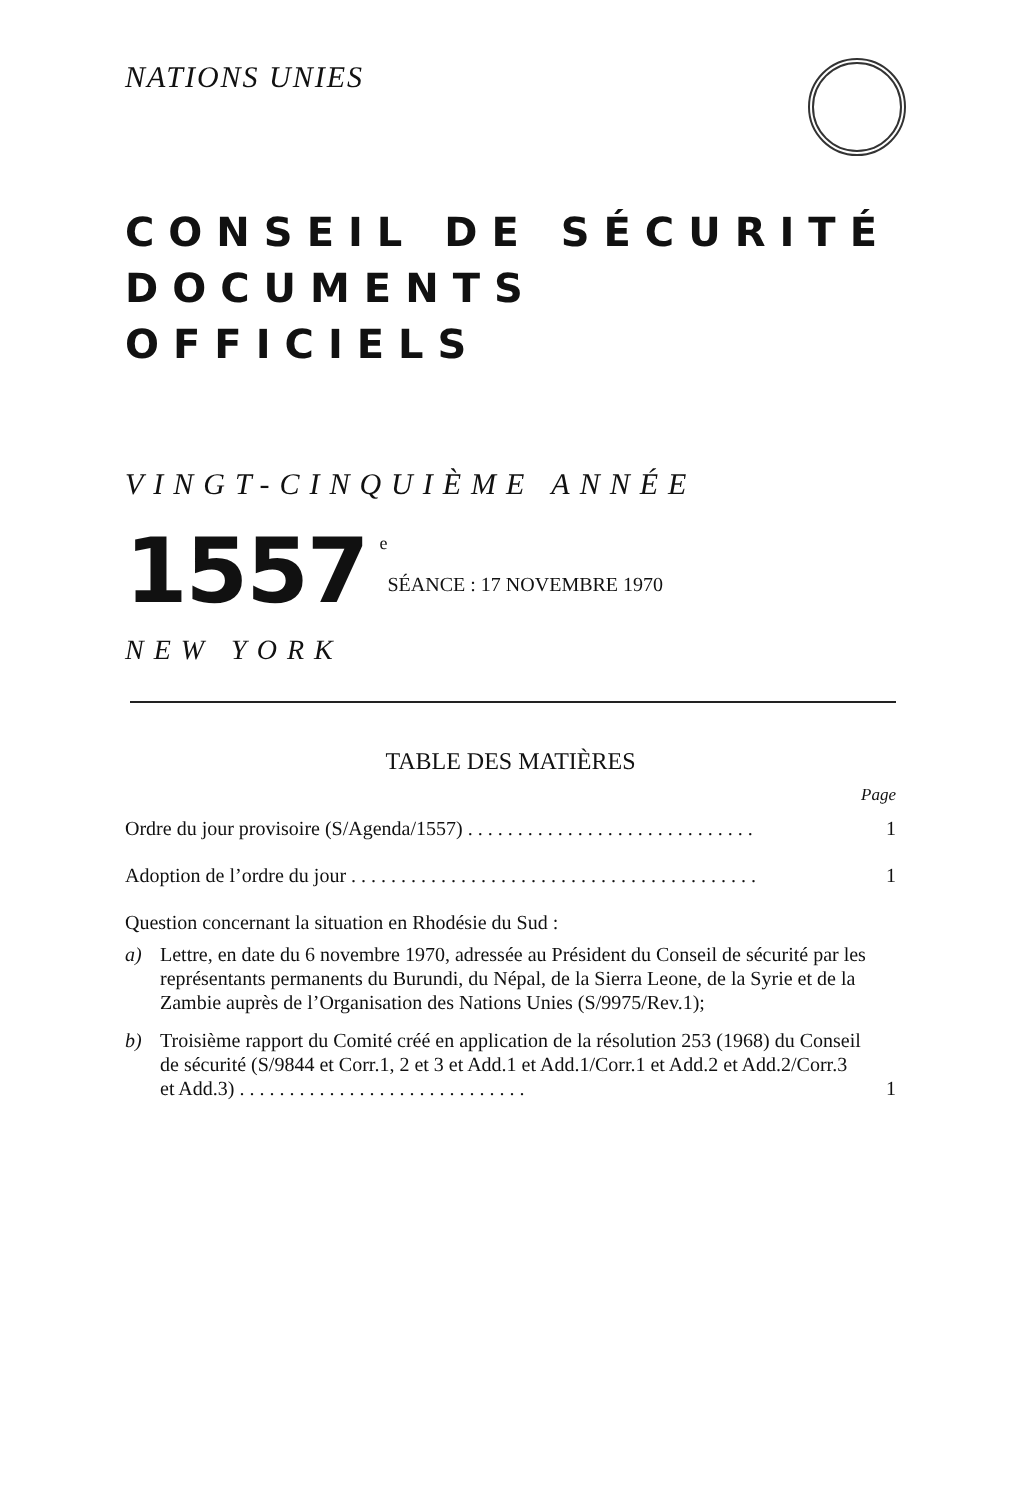NATIONS UNIES
CONSEIL DE SÉCURITÉ
DOCUMENTS OFFICIELS
VINGT-CINQUIÈME ANNÉE
1557
<sup>e</sup> SÉANCE : 17 NOVEMBRE 1970
NEW YORK
TABLE DES MATIÈRES
Page
Ordre du jour provisoire (S/Agenda/1557) . . . . . . . . . . . . . . . . . . . . . . . . . . . . . 1
Adoption de l’ordre du jour . . . . . . . . . . . . . . . . . . . . . . . . . . . . . . . . . . . . . . . . . 1
Question concernant la situation en Rhodésie du Sud :
a) Lettre, en date du 6 novembre 1970, adressée au Président du Conseil de sécurité par les représentants permanents du Burundi, du Népal, de la Sierra Leone, de la Syrie et de la Zambie auprès de l’Organisation des Nations Unies (S/9975/Rev.1);
b) Troisième rapport du Comité créé en application de la résolution 253 (1968) du Conseil de sécurité (S/9844 et Corr.1, 2 et 3 et Add.1 et Add.1/Corr.1 et Add.2 et Add.2/Corr.3 et Add.3) . . . . . . . . . . . . . . . . . . . . . . . . . . . . . 1